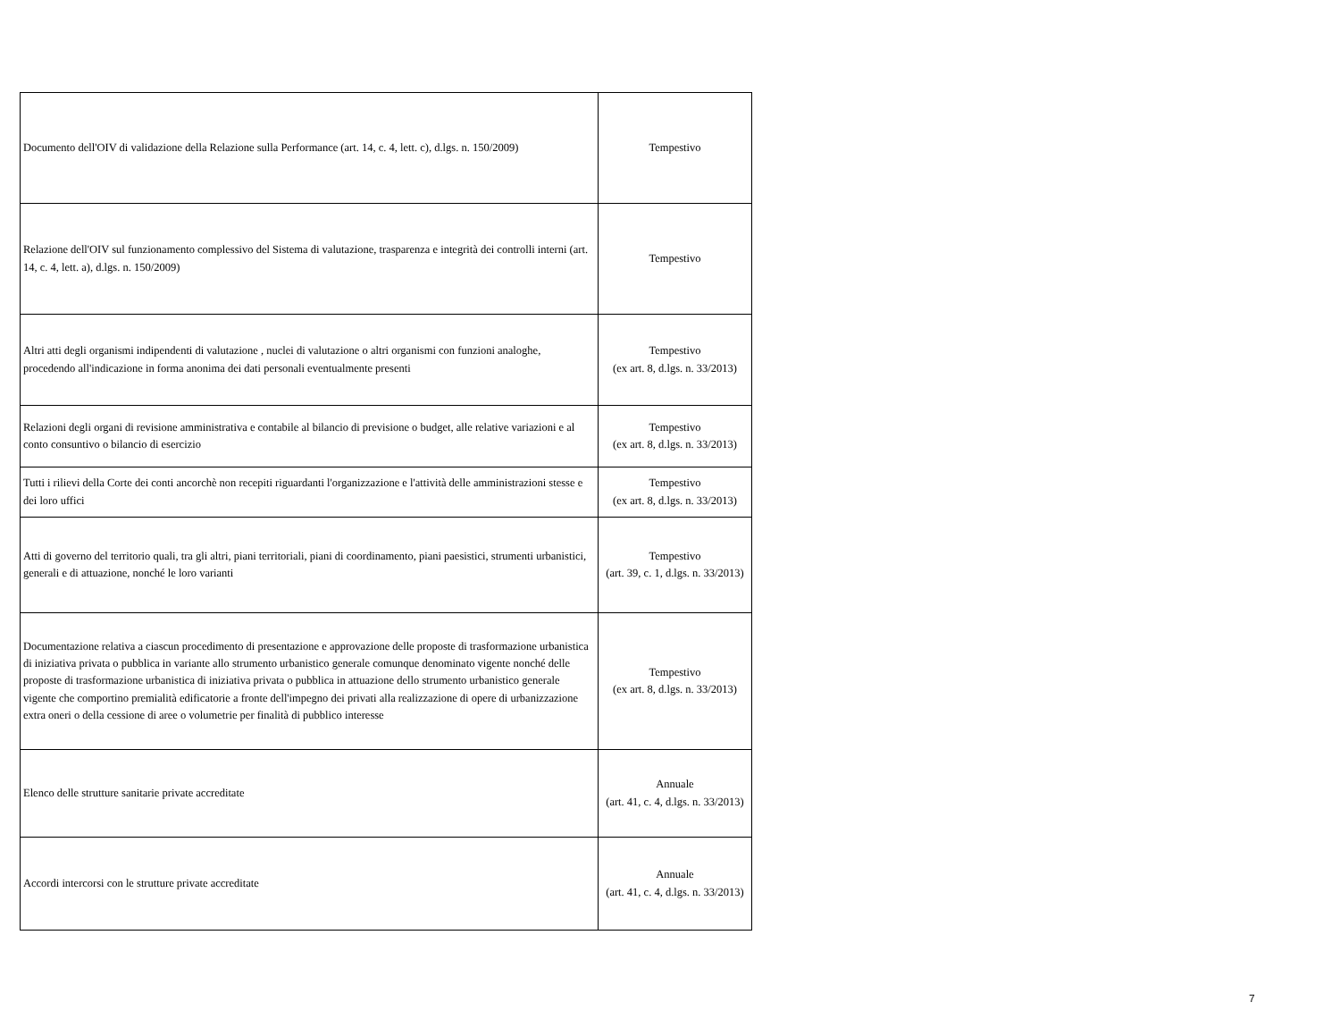| Documento dell'OIV di validazione della Relazione sulla Performance (art. 14, c. 4, lett. c), d.lgs. n. 150/2009) | Tempestivo |
| Relazione dell'OIV sul funzionamento complessivo del Sistema di valutazione, trasparenza e integrità dei controlli interni (art. 14, c. 4, lett. a), d.lgs. n. 150/2009) | Tempestivo |
| Altri atti degli organismi indipendenti di valutazione , nuclei di valutazione o altri organismi con funzioni analoghe, procedendo all'indicazione in forma anonima dei dati personali eventualmente presenti | Tempestivo (ex art. 8, d.lgs. n. 33/2013) |
| Relazioni degli organi di revisione amministrativa e contabile al bilancio di previsione o budget, alle relative variazioni e al conto consuntivo o bilancio di esercizio | Tempestivo (ex art. 8, d.lgs. n. 33/2013) |
| Tutti i rilievi della Corte dei conti ancorchè non recepiti riguardanti l'organizzazione e l'attività delle amministrazioni stesse e dei loro uffici | Tempestivo (ex art. 8, d.lgs. n. 33/2013) |
| Atti di governo del territorio quali, tra gli altri, piani territoriali, piani di coordinamento, piani paesistici, strumenti urbanistici, generali e di attuazione, nonché le loro varianti | Tempestivo (art. 39, c. 1, d.lgs. n. 33/2013) |
| Documentazione relativa a ciascun procedimento di presentazione e approvazione delle proposte di trasformazione urbanistica di iniziativa privata o pubblica in variante allo strumento urbanistico generale comunque denominato vigente nonché delle proposte di trasformazione urbanistica di iniziativa privata o pubblica in attuazione dello strumento urbanistico generale vigente che comportino premialità edificatorie a fronte dell'impegno dei privati alla realizzazione di opere di urbanizzazione extra oneri o della cessione di aree o volumetrie per finalità di pubblico interesse | Tempestivo (ex art. 8, d.lgs. n. 33/2013) |
| Elenco delle strutture sanitarie private accreditate | Annuale (art. 41, c. 4, d.lgs. n. 33/2013) |
| Accordi intercorsi con le strutture private accreditate | Annuale (art. 41, c. 4, d.lgs. n. 33/2013) |
7